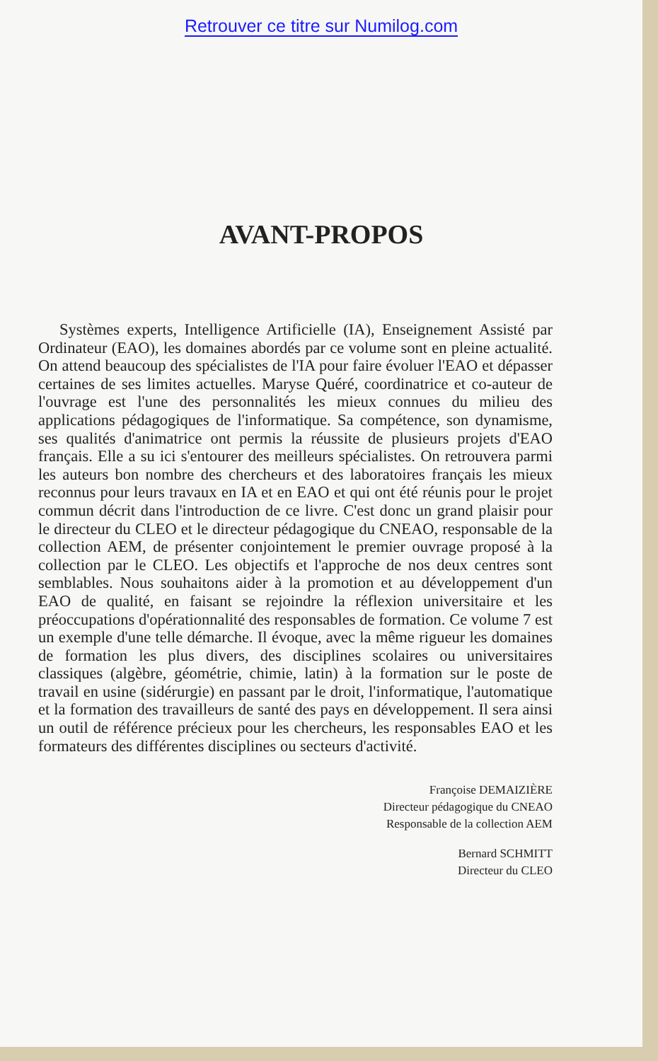Retrouver ce titre sur Numilog.com
AVANT-PROPOS
Systèmes experts, Intelligence Artificielle (IA), Enseignement Assisté par Ordinateur (EAO), les domaines abordés par ce volume sont en pleine actualité. On attend beaucoup des spécialistes de l'IA pour faire évoluer l'EAO et dépasser certaines de ses limites actuelles. Maryse Quéré, coordinatrice et co-auteur de l'ouvrage est l'une des personnalités les mieux connues du milieu des applications pédagogiques de l'informatique. Sa compétence, son dynamisme, ses qualités d'animatrice ont permis la réussite de plusieurs projets d'EAO français. Elle a su ici s'entourer des meilleurs spécialistes. On retrouvera parmi les auteurs bon nombre des chercheurs et des laboratoires français les mieux reconnus pour leurs travaux en IA et en EAO et qui ont été réunis pour le projet commun décrit dans l'introduction de ce livre. C'est donc un grand plaisir pour le directeur du CLEO et le directeur pédagogique du CNEAO, responsable de la collection AEM, de présenter conjointement le premier ouvrage proposé à la collection par le CLEO. Les objectifs et l'approche de nos deux centres sont semblables. Nous souhaitons aider à la promotion et au développement d'un EAO de qualité, en faisant se rejoindre la réflexion universitaire et les préoccupations d'opérationnalité des responsables de formation. Ce volume 7 est un exemple d'une telle démarche. Il évoque, avec la même rigueur les domaines de formation les plus divers, des disciplines scolaires ou universitaires classiques (algèbre, géométrie, chimie, latin) à la formation sur le poste de travail en usine (sidérurgie) en passant par le droit, l'informatique, l'automatique et la formation des travailleurs de santé des pays en développement. Il sera ainsi un outil de référence précieux pour les chercheurs, les responsables EAO et les formateurs des différentes disciplines ou secteurs d'activité.
Françoise DEMAIZIÈRE
Directeur pédagogique du CNEAO
Responsable de la collection AEM
Bernard SCHMITT
Directeur du CLEO